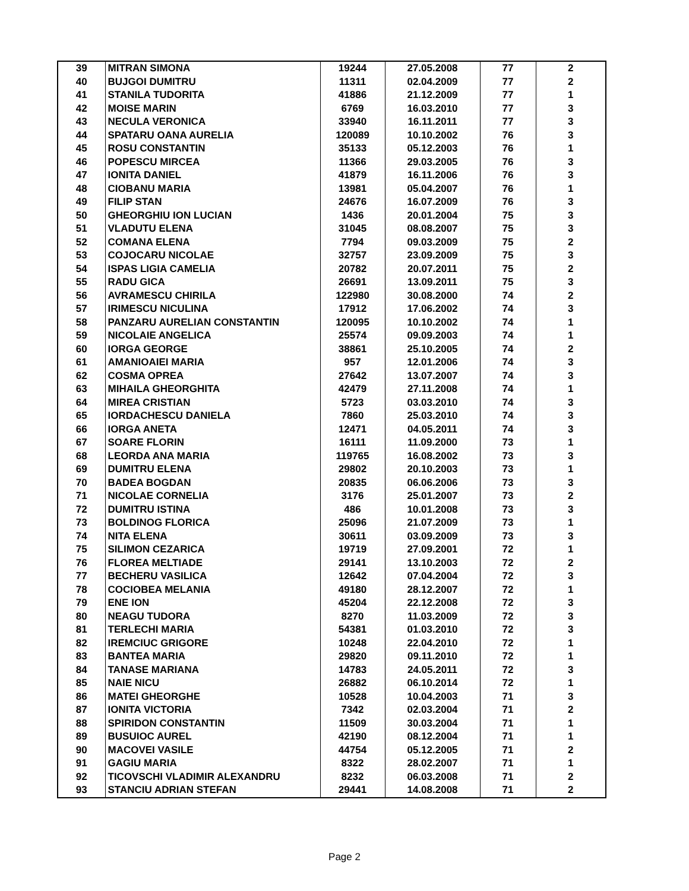| 39 | MITRAN SIMONA | 19244 | 27.05.2008 | 77 | 2 |
| 40 | BUJGOI DUMITRU | 11311 | 02.04.2009 | 77 | 2 |
| 41 | STANILA TUDORITA | 41886 | 21.12.2009 | 77 | 1 |
| 42 | MOISE MARIN | 6769 | 16.03.2010 | 77 | 3 |
| 43 | NECULA VERONICA | 33940 | 16.11.2011 | 77 | 3 |
| 44 | SPATARU OANA AURELIA | 120089 | 10.10.2002 | 76 | 3 |
| 45 | ROSU CONSTANTIN | 35133 | 05.12.2003 | 76 | 1 |
| 46 | POPESCU MIRCEA | 11366 | 29.03.2005 | 76 | 3 |
| 47 | IONITA DANIEL | 41879 | 16.11.2006 | 76 | 3 |
| 48 | CIOBANU MARIA | 13981 | 05.04.2007 | 76 | 1 |
| 49 | FILIP STAN | 24676 | 16.07.2009 | 76 | 3 |
| 50 | GHEORGHIU ION LUCIAN | 1436 | 20.01.2004 | 75 | 3 |
| 51 | VLADUTU ELENA | 31045 | 08.08.2007 | 75 | 3 |
| 52 | COMANA ELENA | 7794 | 09.03.2009 | 75 | 2 |
| 53 | COJOCARU NICOLAE | 32757 | 23.09.2009 | 75 | 3 |
| 54 | ISPAS LIGIA CAMELIA | 20782 | 20.07.2011 | 75 | 2 |
| 55 | RADU GICA | 26691 | 13.09.2011 | 75 | 3 |
| 56 | AVRAMESCU CHIRILA | 122980 | 30.08.2000 | 74 | 2 |
| 57 | IRIMESCU NICULINA | 17912 | 17.06.2002 | 74 | 3 |
| 58 | PANZARU AURELIAN CONSTANTIN | 120095 | 10.10.2002 | 74 | 1 |
| 59 | NICOLAIE ANGELICA | 25574 | 09.09.2003 | 74 | 1 |
| 60 | IORGA GEORGE | 38861 | 25.10.2005 | 74 | 2 |
| 61 | AMANIOAIEI MARIA | 957 | 12.01.2006 | 74 | 3 |
| 62 | COSMA OPREA | 27642 | 13.07.2007 | 74 | 3 |
| 63 | MIHAILA GHEORGHITA | 42479 | 27.11.2008 | 74 | 1 |
| 64 | MIREA CRISTIAN | 5723 | 03.03.2010 | 74 | 3 |
| 65 | IORDACHESCU DANIELA | 7860 | 25.03.2010 | 74 | 3 |
| 66 | IORGA ANETA | 12471 | 04.05.2011 | 74 | 3 |
| 67 | SOARE FLORIN | 16111 | 11.09.2000 | 73 | 1 |
| 68 | LEORDA ANA MARIA | 119765 | 16.08.2002 | 73 | 3 |
| 69 | DUMITRU ELENA | 29802 | 20.10.2003 | 73 | 1 |
| 70 | BADEA BOGDAN | 20835 | 06.06.2006 | 73 | 3 |
| 71 | NICOLAE CORNELIA | 3176 | 25.01.2007 | 73 | 2 |
| 72 | DUMITRU ISTINA | 486 | 10.01.2008 | 73 | 3 |
| 73 | BOLDINOG FLORICA | 25096 | 21.07.2009 | 73 | 1 |
| 74 | NITA ELENA | 30611 | 03.09.2009 | 73 | 3 |
| 75 | SILIMON CEZARICA | 19719 | 27.09.2001 | 72 | 1 |
| 76 | FLOREA MELTIADE | 29141 | 13.10.2003 | 72 | 2 |
| 77 | BECHERU VASILICA | 12642 | 07.04.2004 | 72 | 3 |
| 78 | COCIOBEA MELANIA | 49180 | 28.12.2007 | 72 | 1 |
| 79 | ENE ION | 45204 | 22.12.2008 | 72 | 3 |
| 80 | NEAGU TUDORA | 8270 | 11.03.2009 | 72 | 3 |
| 81 | TERLECHI MARIA | 54381 | 01.03.2010 | 72 | 3 |
| 82 | IREMCIUC GRIGORE | 10248 | 22.04.2010 | 72 | 1 |
| 83 | BANTEA MARIA | 29820 | 09.11.2010 | 72 | 1 |
| 84 | TANASE MARIANA | 14783 | 24.05.2011 | 72 | 3 |
| 85 | NAIE NICU | 26882 | 06.10.2014 | 72 | 1 |
| 86 | MATEI GHEORGHE | 10528 | 10.04.2003 | 71 | 3 |
| 87 | IONITA VICTORIA | 7342 | 02.03.2004 | 71 | 2 |
| 88 | SPIRIDON CONSTANTIN | 11509 | 30.03.2004 | 71 | 1 |
| 89 | BUSUIOC AUREL | 42190 | 08.12.2004 | 71 | 1 |
| 90 | MACOVEI VASILE | 44754 | 05.12.2005 | 71 | 2 |
| 91 | GAGIU MARIA | 8322 | 28.02.2007 | 71 | 1 |
| 92 | TICOVSCHI VLADIMIR ALEXANDRU | 8232 | 06.03.2008 | 71 | 2 |
| 93 | STANCIU ADRIAN STEFAN | 29441 | 14.08.2008 | 71 | 2 |
Page 2